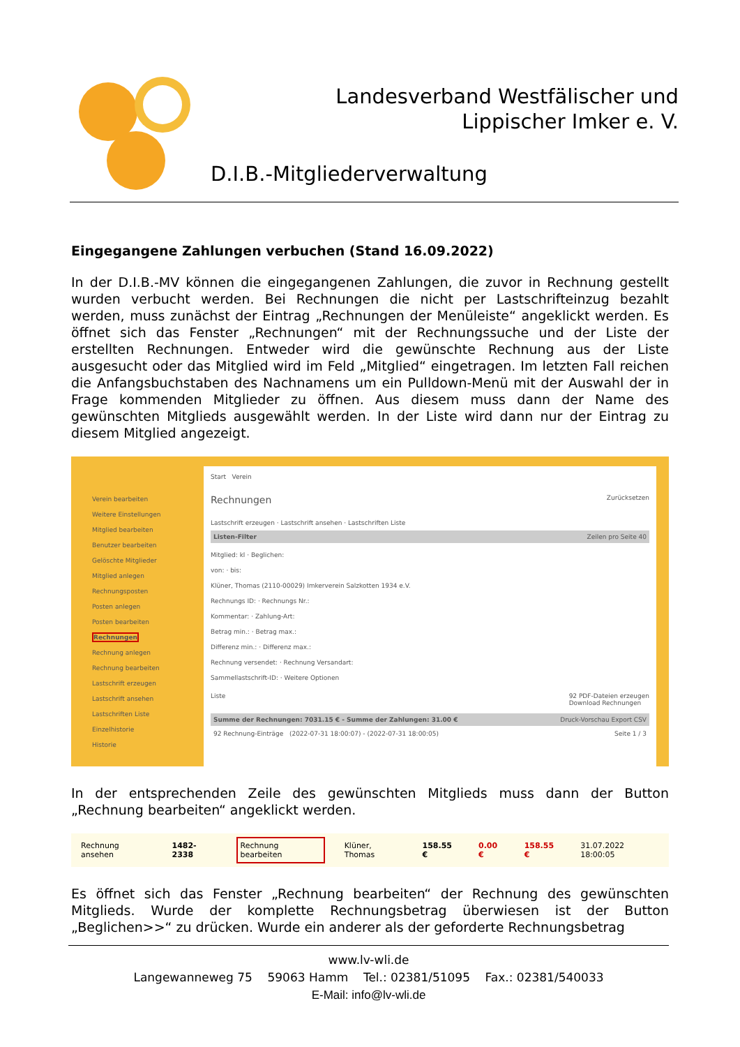Landesverband Westfälischer und
Lippischer Imker e. V.
D.I.B.-Mitgliederverwaltung
Eingegangene Zahlungen verbuchen (Stand 16.09.2022)
In der D.I.B.-MV können die eingegangenen Zahlungen, die zuvor in Rechnung gestellt wurden verbucht werden. Bei Rechnungen die nicht per Lastschrifteinzug bezahlt werden, muss zunächst der Eintrag „Rechnungen der Menüleiste“ angeklickt werden. Es öffnet sich das Fenster „Rechnungen“ mit der Rechnungssuche und der Liste der erstellten Rechnungen. Entweder wird die gewünschte Rechnung aus der Liste ausgesucht oder das Mitglied wird im Feld „Mitglied“ eingetragen. Im letzten Fall reichen die Anfangsbuchstaben des Nachnamens um ein Pulldown-Menü mit der Auswahl der in Frage kommenden Mitglieder zu öffnen. Aus diesem muss dann der Name des gewünschten Mitglieds ausgewählt werden. In der Liste wird dann nur der Eintrag zu diesem Mitglied angezeigt.
Verein bearbeiten
Weitere Einstellungen
Mitglied bearbeiten
Benutzer bearbeiten
Gelöschte Mitglieder
Mitglied anlegen
Rechnungsposten
Posten anlegen
Posten bearbeiten
Rechnungen
Rechnung anlegen
Rechnung bearbeiten
Lastschrift erzeugen
Lastschrift ansehen
Lastschriften Liste
Einzelhistorie
Historie
Start Verein
Rechnungen Zurücksetzen
Lastschrift erzeugen · Lastschrift ansehen · Lastschriften Liste
Listen-Filter Zeilen pro Seite 40
Mitglied: kl · Beglichen:
von: · bis:
Klüner, Thomas (2110-00029) Imkerverein Salzkotten 1934 e.V.
Rechnungs ID: · Rechnungs Nr.:
Kommentar: · Zahlung-Art:
Betrag min.: · Betrag max.:
Differenz min.: · Differenz max.:
Rechnung versendet: · Rechnung Versandart:
Sammellastschrift-ID: · Weitere Optionen
Liste 92 PDF-Dateien erzeugen
Download Rechnungen
Summe der Rechnungen: 7031.15 € - Summe der Zahlungen: 31.00 € Druck-Vorschau Export CSV
92 Rechnung-Einträge (2022-07-31 18:00:07) - (2022-07-31 18:00:05) Seite 1 / 3
In der entsprechenden Zeile des gewünschten Mitglieds muss dann der Button „Rechnung bearbeiten“ angeklickt werden.
Rechnung ansehen 1482-2338 Rechnung bearbeiten Klüner, Thomas 158.55 € 0.00 € 158.55 € 31.07.2022 18:00:05
Es öffnet sich das Fenster „Rechnung bearbeiten“ der Rechnung des gewünschten Mitglieds. Wurde der komplette Rechnungsbetrag überwiesen ist der Button „Beglichen>>“ zu drücken. Wurde ein anderer als der geforderte Rechnungsbetrag
www.lv-wli.de
Langewanneweg 75 59063 Hamm Tel.: 02381/51095 Fax.: 02381/540033
E-Mail: info@lv-wli.de